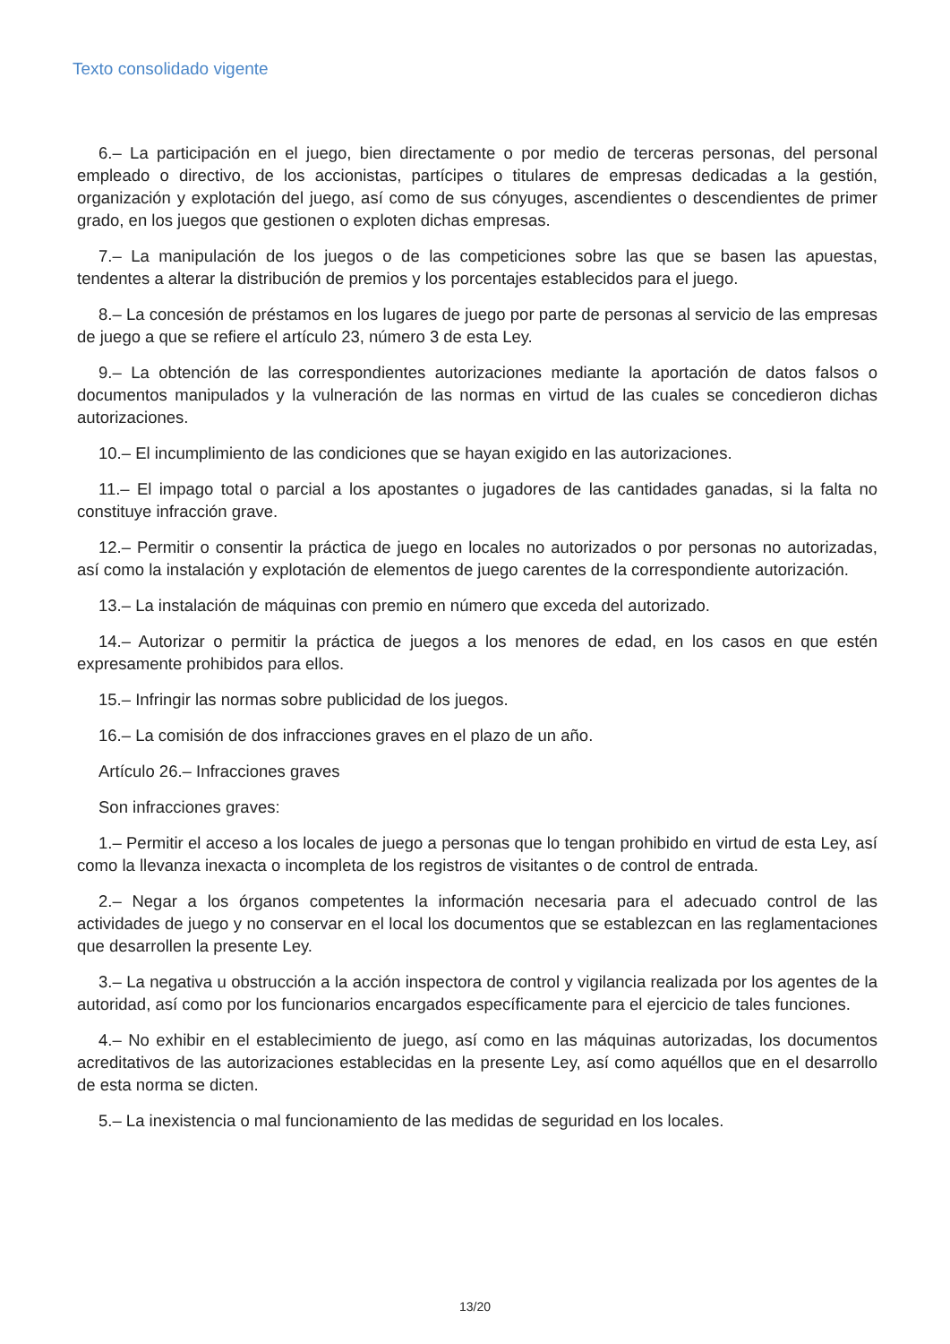Texto consolidado vigente
6.– La participación en el juego, bien directamente o por medio de terceras personas, del personal empleado o directivo, de los accionistas, partícipes o titulares de empresas dedicadas a la gestión, organización y explotación del juego, así como de sus cónyuges, ascendientes o descendientes de primer grado, en los juegos que gestionen o exploten dichas empresas.
7.– La manipulación de los juegos o de las competiciones sobre las que se basen las apuestas, tendentes a alterar la distribución de premios y los porcentajes establecidos para el juego.
8.– La concesión de préstamos en los lugares de juego por parte de personas al servicio de las empresas de juego a que se refiere el artículo 23, número 3 de esta Ley.
9.– La obtención de las correspondientes autorizaciones mediante la aportación de datos falsos o documentos manipulados y la vulneración de las normas en virtud de las cuales se concedieron dichas autorizaciones.
10.– El incumplimiento de las condiciones que se hayan exigido en las autorizaciones.
11.– El impago total o parcial a los apostantes o jugadores de las cantidades ganadas, si la falta no constituye infracción grave.
12.– Permitir o consentir la práctica de juego en locales no autorizados o por personas no autorizadas, así como la instalación y explotación de elementos de juego carentes de la correspondiente autorización.
13.– La instalación de máquinas con premio en número que exceda del autorizado.
14.– Autorizar o permitir la práctica de juegos a los menores de edad, en los casos en que estén expresamente prohibidos para ellos.
15.– Infringir las normas sobre publicidad de los juegos.
16.– La comisión de dos infracciones graves en el plazo de un año.
Artículo 26.– Infracciones graves
Son infracciones graves:
1.– Permitir el acceso a los locales de juego a personas que lo tengan prohibido en virtud de esta Ley, así como la llevanza inexacta o incompleta de los registros de visitantes o de control de entrada.
2.– Negar a los órganos competentes la información necesaria para el adecuado control de las actividades de juego y no conservar en el local los documentos que se establezcan en las reglamentaciones que desarrollen la presente Ley.
3.– La negativa u obstrucción a la acción inspectora de control y vigilancia realizada por los agentes de la autoridad, así como por los funcionarios encargados específicamente para el ejercicio de tales funciones.
4.– No exhibir en el establecimiento de juego, así como en las máquinas autorizadas, los documentos acreditativos de las autorizaciones establecidas en la presente Ley, así como aquéllos que en el desarrollo de esta norma se dicten.
5.– La inexistencia o mal funcionamiento de las medidas de seguridad en los locales.
13/20